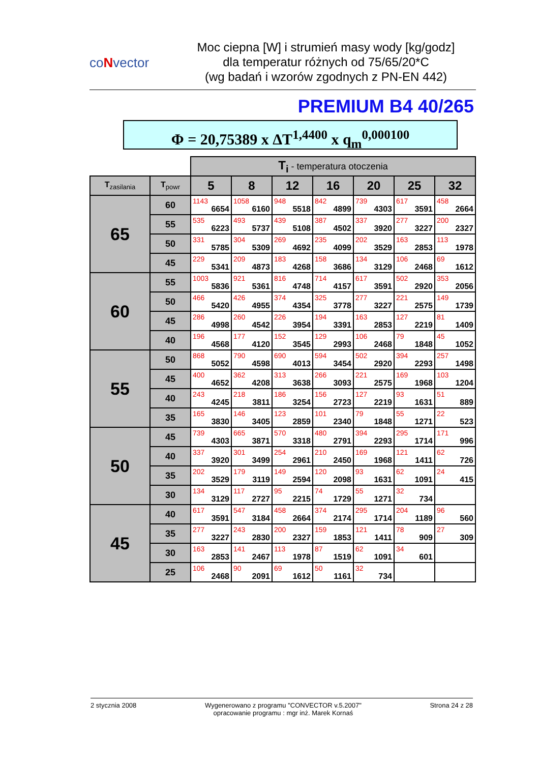coNvector
Moc ciepna [W] i strumień masy wody [kg/godz]
dla temperatur różnych od 75/65/20*C
(wg badań i wzorów zgodnych z PN-EN 442)
PREMIUM B4 40/265
Φ = 20,75389 x ΔT<sup>1,4400</sup> x q<sub>m</sub><sup>0,000100</sup>
| | | T<sub>i</sub> - temperatura otoczenia | | | | | | |
| T<sub>zasilania</sub> | T<sub>powr</sub> | 5 | 8 | 12 | 16 | 20 | 25 | 32 |
| 65 | 60 | 1143 6654 | 1058 6160 | 948 5518 | 842 4899 | 739 4303 | 617 3591 | 458 2664 |
| | 55 | 535 6223 | 493 5737 | 439 5108 | 387 4502 | 337 3920 | 277 3227 | 200 2327 |
| | 50 | 331 5785 | 304 5309 | 269 4692 | 235 4099 | 202 3529 | 163 2853 | 113 1978 |
| | 45 | 229 5341 | 209 4873 | 183 4268 | 158 3686 | 134 3129 | 106 2468 | 69 1612 |
| 60 | 55 | 1003 5836 | 921 5361 | 816 4748 | 714 4157 | 617 3591 | 502 2920 | 353 2056 |
| | 50 | 466 5420 | 426 4955 | 374 4354 | 325 3778 | 277 3227 | 221 2575 | 149 1739 |
| | 45 | 286 4998 | 260 4542 | 226 3954 | 194 3391 | 163 2853 | 127 2219 | 81 1409 |
| | 40 | 196 4568 | 177 4120 | 152 3545 | 129 2993 | 106 2468 | 79 1848 | 45 1052 |
| 55 | 50 | 868 5052 | 790 4598 | 690 4013 | 594 3454 | 502 2920 | 394 2293 | 257 1498 |
| | 45 | 400 4652 | 362 4208 | 313 3638 | 266 3093 | 221 2575 | 169 1968 | 103 1204 |
| | 40 | 243 4245 | 218 3811 | 186 3254 | 156 2723 | 127 2219 | 93 1631 | 51 889 |
| | 35 | 165 3830 | 146 3405 | 123 2859 | 101 2340 | 79 1848 | 55 1271 | 22 523 |
| 50 | 45 | 739 4303 | 665 3871 | 570 3318 | 480 2791 | 394 2293 | 295 1714 | 171 996 |
| | 40 | 337 3920 | 301 3499 | 254 2961 | 210 2450 | 169 1968 | 121 1411 | 62 726 |
| | 35 | 202 3529 | 179 3119 | 149 2594 | 120 2098 | 93 1631 | 62 1091 | 24 415 |
| | 30 | 134 3129 | 117 2727 | 95 2215 | 74 1729 | 55 1271 | 32 734 | |
| 45 | 40 | 617 3591 | 547 3184 | 458 2664 | 374 2174 | 295 1714 | 204 1189 | 96 560 |
| | 35 | 277 3227 | 243 2830 | 200 2327 | 159 1853 | 121 1411 | 78 909 | 27 309 |
| | 30 | 163 2853 | 141 2467 | 113 1978 | 87 1519 | 62 1091 | 34 601 | |
| | 25 | 106 2468 | 90 2091 | 69 1612 | 50 1161 | 32 734 | | |
2 stycznia 2008 Wygenerowano z programu "CONVECTOR v.5.2007"
opracowanie programu : mgr inż. Marek Kornaś
Strona 24 z 28